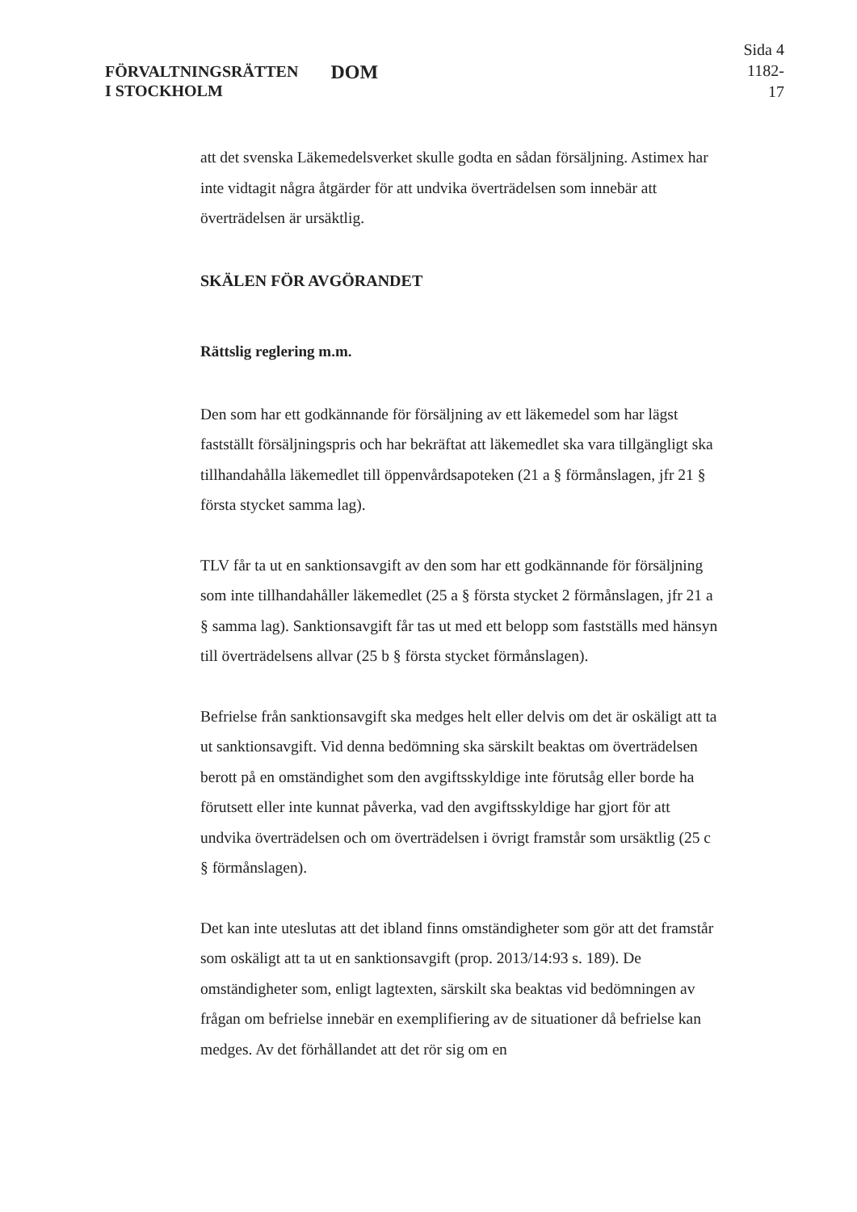FÖRVALTNINGSRÄTTEN
I STOCKHOLM
DOM
Sida 4
1182-17
att det svenska Läkemedelsverket skulle godta en sådan försäljning. Astimex har inte vidtagit några åtgärder för att undvika överträdelsen som innebär att överträdelsen är ursäktlig.
SKÄLEN FÖR AVGÖRANDET
Rättslig reglering m.m.
Den som har ett godkännande för försäljning av ett läkemedel som har lägst fastställt försäljningspris och har bekräftat att läkemedlet ska vara tillgängligt ska tillhandahålla läkemedlet till öppenvårdsapoteken (21 a § förmånslagen, jfr 21 § första stycket samma lag).
TLV får ta ut en sanktionsavgift av den som har ett godkännande för försäljning som inte tillhandahåller läkemedlet (25 a § första stycket 2 förmånslagen, jfr 21 a § samma lag). Sanktionsavgift får tas ut med ett belopp som fastställs med hänsyn till överträdelsens allvar (25 b § första stycket förmånslagen).
Befrielse från sanktionsavgift ska medges helt eller delvis om det är oskäligt att ta ut sanktionsavgift. Vid denna bedömning ska särskilt beaktas om överträdelsen berott på en omständighet som den avgiftsskyldige inte förutsåg eller borde ha förutsett eller inte kunnat påverka, vad den avgiftsskyldige har gjort för att undvika överträdelsen och om överträdelsen i övrigt framstår som ursäktlig (25 c § förmånslagen).
Det kan inte uteslutas att det ibland finns omständigheter som gör att det framstår som oskäligt att ta ut en sanktionsavgift (prop. 2013/14:93 s. 189). De omständigheter som, enligt lagtexten, särskilt ska beaktas vid bedömningen av frågan om befrielse innebär en exemplifiering av de situationer då befrielse kan medges. Av det förhållandet att det rör sig om en